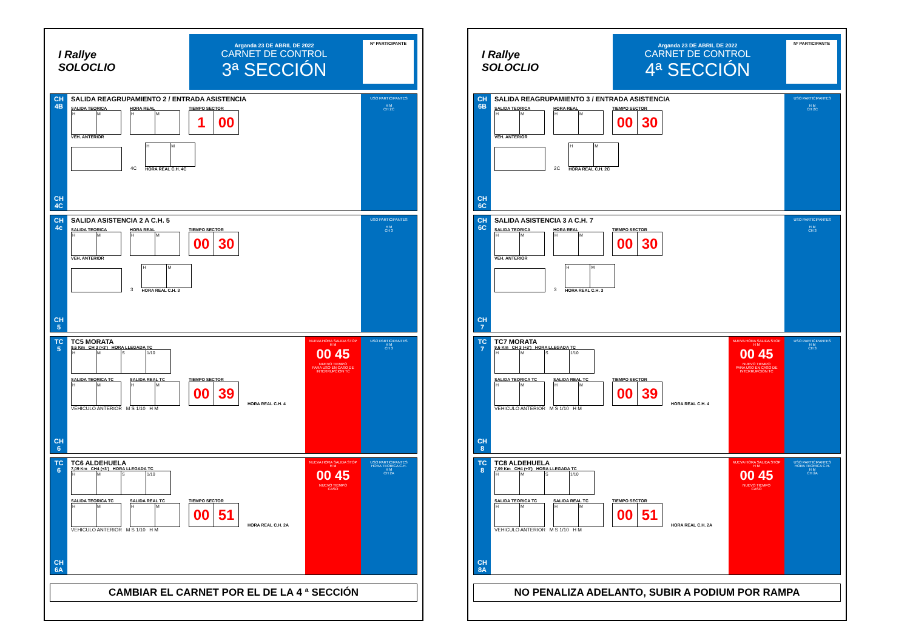I Rallye
SOLOCLIO
Arganda 23 DE ABRIL DE 2022
CARNET DE CONTROL
3ª SECCIÓN
Nº PARTICIPANTE
CH
4B
CH
4C
SALIDA REAGRUPAMIENTO 2 / ENTRADA ASISTENCIA
SALIDA TEORICA
| H | M |
HORA REAL
| H | M |
TIEMPO SECTOR
| 1 | 00 |
VEH. ANTERIOR
4C
| H | M |
HORA REAL C.H. 4C
USO PARTICIPANTES
H M
CH 2C
CH
4c
CH
5
SALIDA ASISTENCIA 2 A C.H. 5
SALIDA TEORICA
| H | M |
HORA REAL
| H | M |
TIEMPO SECTOR
| 00 | 30 |
VEH. ANTERIOR
3
| H | M |
HORA REAL C.H. 3
USO PARTICIPANTES
H M
CH 3
TC
5
CH
6
TC5 MORATA
9,6 Km CH 3 (+3') HORA LLEGADA TC
| H | M | S | 1/10 |
SALIDA TEORICA TC
| H | M |
SALIDA REAL TC
| H | M |
TIEMPO SECTOR
| 00 | 39 |
HORA REAL C.H. 4
VEHICULO ANTERIOR M S 1/10 H M
NUEVA HORA SALIDA STOP
H M
00 45
NUEVO TIEMPO
PARA USO EN CASO DE INTERRUPCION TC
USO PARTICIPANTES
H M
CH 3
TC
6
CH
6A
TC6 ALDEHUELA
7,09 Km CH4 (+3') HORA LLEGADA TC
| H | M | S | 1/10 |
SALIDA TEORICA TC
| H | M |
SALIDA REAL TC
| H | M |
TIEMPO SECTOR
| 00 | 51 |
HORA REAL C.H. 2A
VEHICULO ANTERIOR M S 1/10 H M
NUEVA HORA SALIDA STOP
H M
00 45
NUEVO TIEMPO
CASO
USO PARTICIPANTES
HORA TEORICA C.H.
H M
CH 2A
CAMBIAR EL CARNET POR EL DE LA 4 ª SECCIÓN
I Rallye
SOLOCLIO
Arganda 23 DE ABRIL DE 2022
CARNET DE CONTROL
4ª SECCIÓN
Nº PARTICIPANTE
CH
6B
CH
6C
SALIDA REAGRUPAMIENTO 3 / ENTRADA ASISTENCIA
SALIDA TEORICA
| H | M |
HORA REAL
| H | M |
TIEMPO SECTOR
| 00 | 30 |
VEH. ANTERIOR
2C
| H | M |
HORA REAL C.H. 2C
USO PARTICIPANTES
H M
CH 2C
CH
6C
CH
7
SALIDA ASISTENCIA 3 A C.H. 7
SALIDA TEORICA
| H | M |
HORA REAL
| H | M |
TIEMPO SECTOR
| 00 | 30 |
VEH. ANTERIOR
3
| H | M |
HORA REAL C.H. 3
USO PARTICIPANTES
H M
CH 3
TC
7
CH
8
TC7 MORATA
9,6 Km CH 3 (+3') HORA LLEGADA TC
| H | M | S | 1/10 |
SALIDA TEORICA TC
| H | M |
SALIDA REAL TC
| H | M |
TIEMPO SECTOR
| 00 | 39 |
HORA REAL C.H. 4
VEHICULO ANTERIOR M S 1/10 H M
NUEVA HORA SALIDA STOP
H M
00 45
NUEVO TIEMPO
PARA USO EN CASO DE INTERRUPCION TC
USO PARTICIPANTES
H M
CH 3
TC
8
CH
8A
TC8 ALDEHUELA
7,09 Km CH4 (+3') HORA LLEGADA TC
| H | M | S | 1/10 |
SALIDA TEORICA TC
| H | M |
SALIDA REAL TC
| H | M |
TIEMPO SECTOR
| 00 | 51 |
HORA REAL C.H. 2A
VEHICULO ANTERIOR M S 1/10 H M
NUEVA HORA SALIDA STOP
H M
00 45
NUEVO TIEMPO
CASO
USO PARTICIPANTES
HORA TEORICA C.H.
H M
CH 2A
NO PENALIZA ADELANTO, SUBIR A PODIUM POR RAMPA